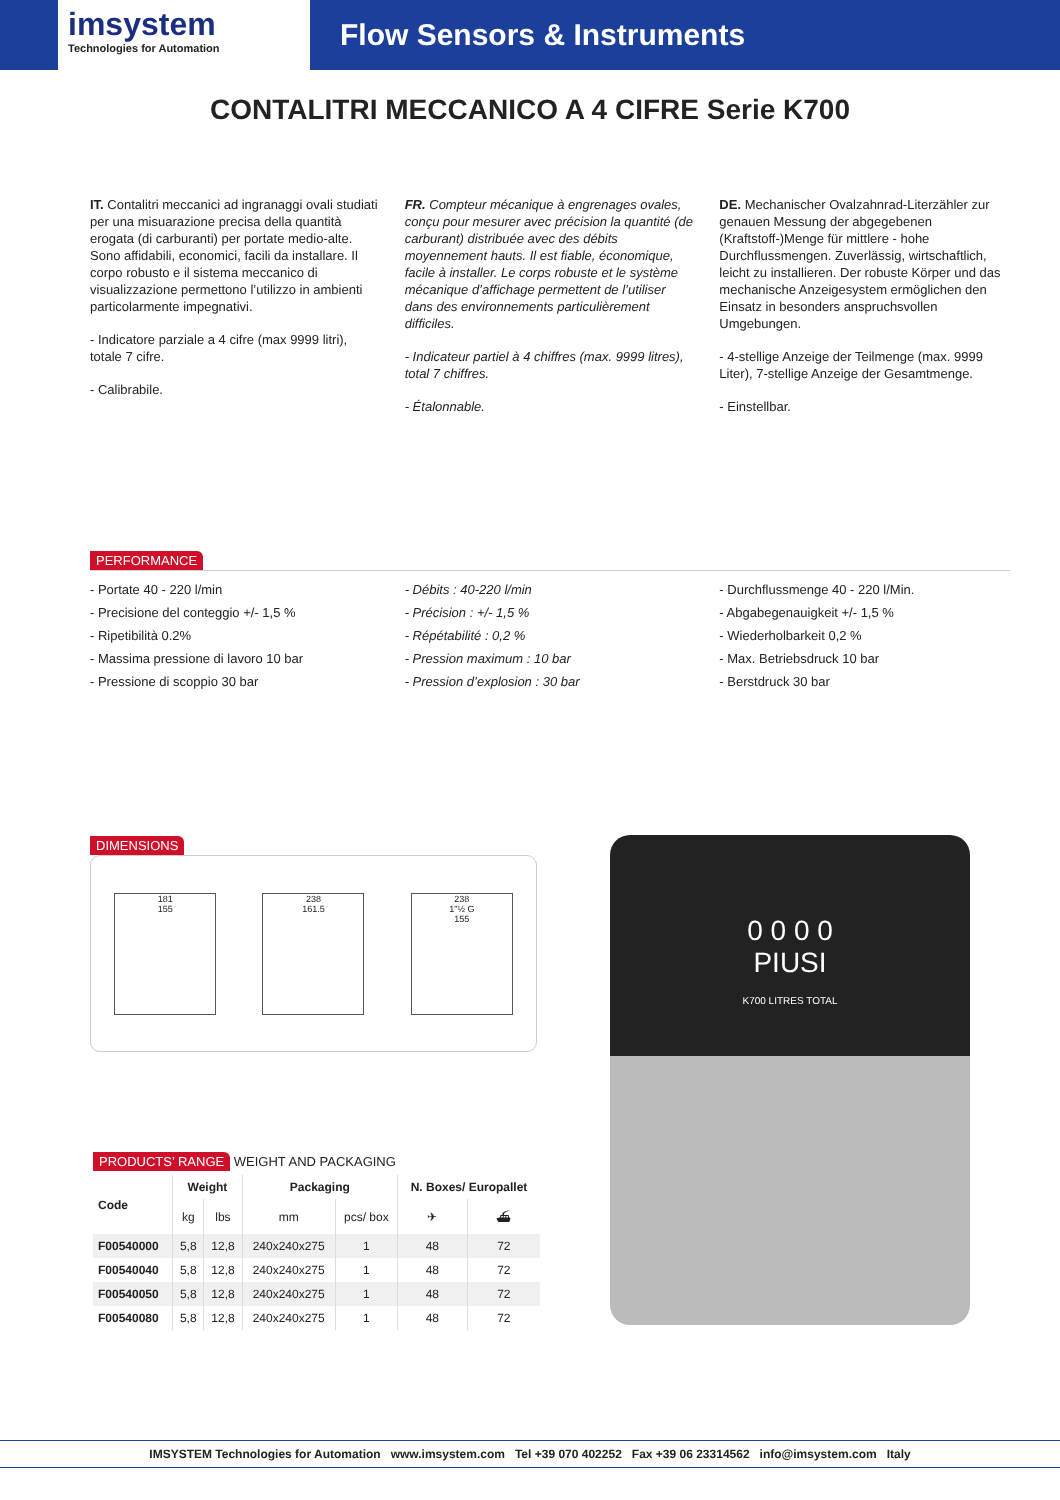imsystem
Technologies for Automation
Flow Sensors & Instruments
CONTALITRI MECCANICO A 4 CIFRE Serie K700
IT. Contalitri meccanici ad ingranaggi ovali studiati per una misuarazione precisa della quantità erogata (di carburanti) per portate medio-alte. Sono affidabili, economici, facili da installare. Il corpo robusto e il sistema meccanico di visualizzazione permettono l’utilizzo in ambienti particolarmente impegnativi.
- Indicatore parziale a 4 cifre (max 9999 litri), totale 7 cifre.
- Calibrabile.
FR. Compteur mécanique à engrenages ovales, conçu pour mesurer avec précision la quantité (de carburant) distribuée avec des débits moyennement hauts. Il est fiable, économique, facile à installer. Le corps robuste et le système mécanique d’affichage permettent de l’utiliser dans des environnements particulièrement difficiles.
- Indicateur partiel à 4 chiffres (max. 9999 litres), total 7 chiffres.
- Étalonnable.
DE. Mechanischer Ovalzahnrad-Literzähler zur genauen Messung der abgegebenen (Kraftstoff-)Menge für mittlere - hohe Durchflussmengen. Zuverlässig, wirtschaftlich, leicht zu installieren. Der robuste Körper und das mechanische Anzeigesystem ermöglichen den Einsatz in besonders anspruchsvollen Umgebungen.
- 4-stellige Anzeige der Teilmenge (max. 9999 Liter), 7-stellige Anzeige der Gesamtmenge.
- Einstellbar.
PERFORMANCE
- Portate 40 - 220 l/min
- Precisione del conteggio +/- 1,5 %
- Ripetibilità 0.2%
- Massima pressione di lavoro 10 bar
- Pressione di scoppio 30 bar
- Débits : 40-220 l/min
- Précision : +/- 1,5 %
- Répétabilité : 0,2 %
- Pression maximum : 10 bar
- Pression d’explosion : 30 bar
- Durchflussmenge 40 - 220 l/Min.
- Abgabegenauigkeit +/- 1,5 %
- Wiederholbarkeit 0,2 %
- Max. Betriebsdruck 10 bar
- Berstdruck 30 bar
DIMENSIONS
181
155
238
161.5
238
1"½ G
155
0 0 0 0
PIUSI
K700 LITRES TOTAL
PRODUCTS’ RANGE WEIGHT AND PACKAGING
| Code | Weight | | Packaging | | N. Boxes/ Europallet | |
| --- | --- | --- | --- | --- | --- | --- |
| | kg | lbs | mm | pcs/ box | ✈ | ⛴ |
| F00540000 | 5,8 | 12,8 | 240x240x275 | 1 | 48 | 72 |
| F00540040 | 5,8 | 12,8 | 240x240x275 | 1 | 48 | 72 |
| F00540050 | 5,8 | 12,8 | 240x240x275 | 1 | 48 | 72 |
| F00540080 | 5,8 | 12,8 | 240x240x275 | 1 | 48 | 72 |
IMSYSTEM Technologies for Automation www.imsystem.com Tel +39 070 402252 Fax +39 06 23314562 info@imsystem.com Italy